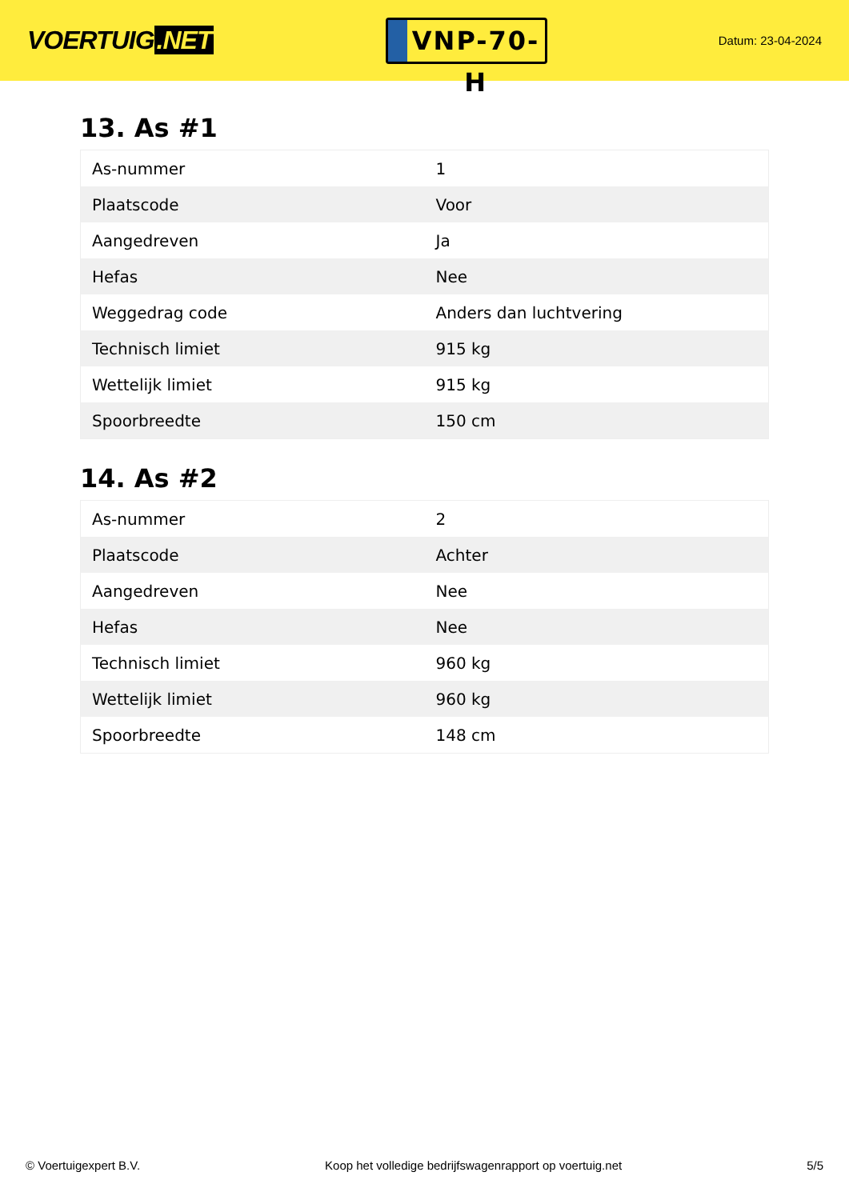VOERTUIG.NET
VNP-70-H
Datum: 23-04-2024
13. As #1
| As-nummer | 1 |
| Plaatscode | Voor |
| Aangedreven | Ja |
| Hefas | Nee |
| Weggedrag code | Anders dan luchtvering |
| Technisch limiet | 915 kg |
| Wettelijk limiet | 915 kg |
| Spoorbreedte | 150 cm |
14. As #2
| As-nummer | 2 |
| Plaatscode | Achter |
| Aangedreven | Nee |
| Hefas | Nee |
| Technisch limiet | 960 kg |
| Wettelijk limiet | 960 kg |
| Spoorbreedte | 148 cm |
© Voertuigexpert B.V. Koop het volledige bedrijfswagenrapport op voertuig.net 5/5